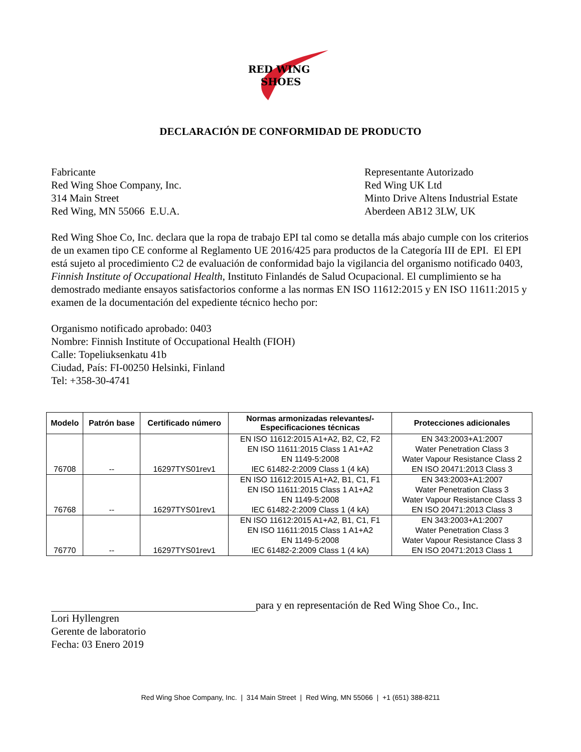RED WING
SHOES
DECLARACIÓN DE CONFORMIDAD DE PRODUCTO
Fabricante
Red Wing Shoe Company, Inc.
314 Main Street
Red Wing, MN 55066 E.U.A.
Representante Autorizado
Red Wing UK Ltd
Minto Drive Altens Industrial Estate
Aberdeen AB12 3LW, UK
Red Wing Shoe Co, Inc. declara que la ropa de trabajo EPI tal como se detalla más abajo cumple con los criterios de un examen tipo CE conforme al Reglamento UE 2016/425 para productos de la Categoría III de EPI. El EPI está sujeto al procedimiento C2 de evaluación de conformidad bajo la vigilancia del organismo notificado 0403, Finnish Institute of Occupational Health, Instituto Finlandés de Salud Ocupacional. El cumplimiento se ha demostrado mediante ensayos satisfactorios conforme a las normas EN ISO 11612:2015 y EN ISO 11611:2015 y examen de la documentación del expediente técnico hecho por:
Organismo notificado aprobado: 0403
Nombre: Finnish Institute of Occupational Health (FIOH)
Calle: Topeliuksenkatu 41b
Ciudad, País: FI-00250 Helsinki, Finland
Tel: +358-30-4741
| Modelo | Patrón base | Certificado número | Normas armonizadas relevantes/- Especificaciones técnicas | Protecciones adicionales |
| --- | --- | --- | --- | --- |
| 76708 | -- | 16297TYS01rev1 | EN ISO 11612:2015 A1+A2, B2, C2, F2 EN ISO 11611:2015 Class 1 A1+A2 EN 1149-5:2008 IEC 61482-2:2009 Class 1 (4 kA) | EN 343:2003+A1:2007 Water Penetration Class 3 Water Vapour Resistance Class 2 EN ISO 20471:2013 Class 3 |
| 76768 | -- | 16297TYS01rev1 | EN ISO 11612:2015 A1+A2, B1, C1, F1 EN ISO 11611:2015 Class 1 A1+A2 EN 1149-5:2008 IEC 61482-2:2009 Class 1 (4 kA) | EN 343:2003+A1:2007 Water Penetration Class 3 Water Vapour Resistance Class 3 EN ISO 20471:2013 Class 3 |
| 76770 | -- | 16297TYS01rev1 | EN ISO 11612:2015 A1+A2, B1, C1, F1 EN ISO 11611:2015 Class 1 A1+A2 EN 1149-5:2008 IEC 61482-2:2009 Class 1 (4 kA) | EN 343:2003+A1:2007 Water Penetration Class 3 Water Vapour Resistance Class 3 EN ISO 20471:2013 Class 1 |
para y en representación de Red Wing Shoe Co., Inc.
Lori Hyllengren
Gerente de laboratorio
Fecha: 03 Enero 2019
Red Wing Shoe Company, Inc. | 314 Main Street | Red Wing, MN 55066 | +1 (651) 388-8211